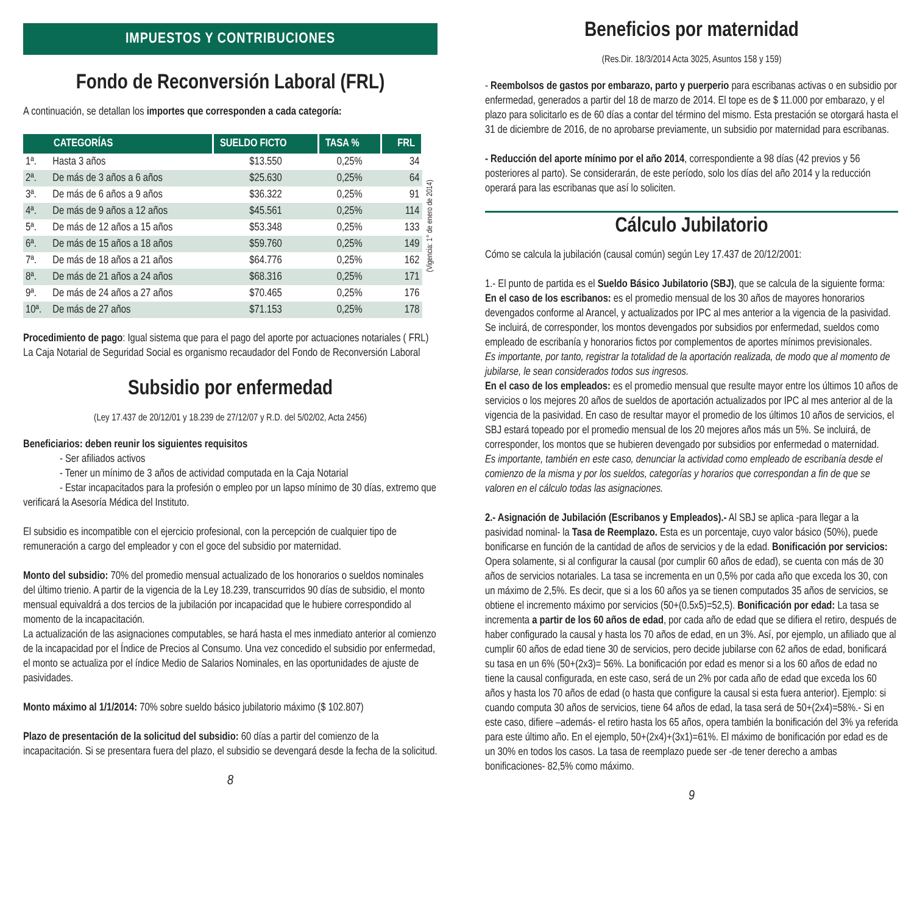IMPUESTOS Y CONTRIBUCIONES
Fondo de Reconversión Laboral (FRL)
A continuación, se detallan los importes que corresponden a cada categoría:
| CATEGORÍAS | | SUELDO FICTO | TASA % | FRL |
| --- | --- | --- | --- | --- |
| 1ª. | Hasta 3 años | $13.550 | 0,25% | 34 |
| 2ª. | De más de 3 años a 6 años | $25.630 | 0,25% | 64 |
| 3ª. | De más de 6 años a 9 años | $36.322 | 0,25% | 91 |
| 4ª. | De más de 9 años a 12 años | $45.561 | 0,25% | 114 |
| 5ª. | De más de 12 años a 15 años | $53.348 | 0,25% | 133 |
| 6ª. | De más de 15 años a 18 años | $59.760 | 0,25% | 149 |
| 7ª. | De más de 18 años a 21 años | $64.776 | 0,25% | 162 |
| 8ª. | De más de 21 años a 24 años | $68.316 | 0,25% | 171 |
| 9ª. | De más de 24 años a 27 años | $70.465 | 0,25% | 176 |
| 10ª. | De más de 27 años | $71.153 | 0,25% | 178 |
(Vigencia: 1° de enero de 2014)
Procedimiento de pago: Igual sistema que para el pago del aporte por actuaciones notariales ( FRL)
La Caja Notarial de Seguridad Social es organismo recaudador del Fondo de Reconversión Laboral
Subsidio por enfermedad
(Ley 17.437 de 20/12/01 y 18.239 de 27/12/07 y R.D. del 5/02/02, Acta 2456)
Beneficiarios: deben reunir los siguientes requisitos
- Ser afiliados activos
- Tener un mínimo de 3 años de actividad computada en la Caja Notarial
- Estar incapacitados para la profesión o empleo por un lapso mínimo de 30 días, extremo que verificará la Asesoría Médica del Instituto.
El subsidio es incompatible con el ejercicio profesional, con la percepción de cualquier tipo de remuneración a cargo del empleador y con el goce del subsidio por maternidad.
Monto del subsidio: 70% del promedio mensual actualizado de los honorarios o sueldos nominales del último trienio. A partir de la vigencia de la Ley 18.239, transcurridos 90 días de subsidio, el monto mensual equivaldrá a dos tercios de la jubilación por incapacidad que le hubiere correspondido al momento de la incapacitación.
La actualización de las asignaciones computables, se hará hasta el mes inmediato anterior al comienzo de la incapacidad por el Índice de Precios al Consumo. Una vez concedido el subsidio por enfermedad, el monto se actualiza por el índice Medio de Salarios Nominales, en las oportunidades de ajuste de pasividades.
Monto máximo al 1/1/2014: 70% sobre sueldo básico jubilatorio máximo ($ 102.807)
Plazo de presentación de la solicitud del subsidio: 60 días a partir del comienzo de la incapacitación. Si se presentara fuera del plazo, el subsidio se devengará desde la fecha de la solicitud.
8
Beneficios por maternidad
(Res.Dir. 18/3/2014 Acta 3025, Asuntos 158 y 159)
- Reembolsos de gastos por embarazo, parto y puerperio para escribanas activas o en subsidio por enfermedad, generados a partir del 18 de marzo de 2014. El tope es de $ 11.000 por embarazo, y el plazo para solicitarlo es de 60 días a contar del término del mismo. Esta prestación se otorgará hasta el 31 de diciembre de 2016, de no aprobarse previamente, un subsidio por maternidad para escribanas.
- Reducción del aporte mínimo por el año 2014, correspondiente a 98 días (42 previos y 56 posteriores al parto). Se considerarán, de este período, solo los días del año 2014 y la reducción operará para las escribanas que así lo soliciten.
Cálculo Jubilatorio
Cómo se calcula la jubilación (causal común) según Ley 17.437 de 20/12/2001:
1.- El punto de partida es el Sueldo Básico Jubilatorio (SBJ), que se calcula de la siguiente forma:
En el caso de los escribanos: es el promedio mensual de los 30 años de mayores honorarios devengados conforme al Arancel, y actualizados por IPC al mes anterior a la vigencia de la pasividad. Se incluirá, de corresponder, los montos devengados por subsidios por enfermedad, sueldos como empleado de escribanía y honorarios fictos por complementos de aportes mínimos previsionales.
Es importante, por tanto, registrar la totalidad de la aportación realizada, de modo que al momento de jubilarse, le sean considerados todos sus ingresos.
En el caso de los empleados: es el promedio mensual que resulte mayor entre los últimos 10 años de servicios o los mejores 20 años de sueldos de aportación actualizados por IPC al mes anterior al de la vigencia de la pasividad. En caso de resultar mayor el promedio de los últimos 10 años de servicios, el SBJ estará topeado por el promedio mensual de los 20 mejores años más un 5%. Se incluirá, de corresponder, los montos que se hubieren devengado por subsidios por enfermedad o maternidad.
Es importante, también en este caso, denunciar la actividad como empleado de escribanía desde el comienzo de la misma y por los sueldos, categorías y horarios que correspondan a fin de que se valoren en el cálculo todas las asignaciones.
2.- Asignación de Jubilación (Escribanos y Empleados).- Al SBJ se aplica -para llegar a la pasividad nominal- la Tasa de Reemplazo. Esta es un porcentaje, cuyo valor básico (50%), puede bonificarse en función de la cantidad de años de servicios y de la edad. Bonificación por servicios: Opera solamente, si al configurar la causal (por cumplir 60 años de edad), se cuenta con más de 30 años de servicios notariales. La tasa se incrementa en un 0,5% por cada año que exceda los 30, con un máximo de 2,5%. Es decir, que si a los 60 años ya se tienen computados 35 años de servicios, se obtiene el incremento máximo por servicios (50+(0.5x5)=52,5). Bonificación por edad: La tasa se incrementa a partir de los 60 años de edad, por cada año de edad que se difiera el retiro, después de haber configurado la causal y hasta los 70 años de edad, en un 3%. Así, por ejemplo, un afiliado que al cumplir 60 años de edad tiene 30 de servicios, pero decide jubilarse con 62 años de edad, bonificará su tasa en un 6% (50+(2x3)= 56%. La bonificación por edad es menor si a los 60 años de edad no tiene la causal configurada, en este caso, será de un 2% por cada año de edad que exceda los 60 años y hasta los 70 años de edad (o hasta que configure la causal si esta fuera anterior). Ejemplo: si cuando computa 30 años de servicios, tiene 64 años de edad, la tasa será de 50+(2x4)=58%.- Si en este caso, difiere –además- el retiro hasta los 65 años, opera también la bonificación del 3% ya referida para este último año. En el ejemplo, 50+(2x4)+(3x1)=61%. El máximo de bonificación por edad es de un 30% en todos los casos. La tasa de reemplazo puede ser -de tener derecho a ambas bonificaciones- 82,5% como máximo.
9